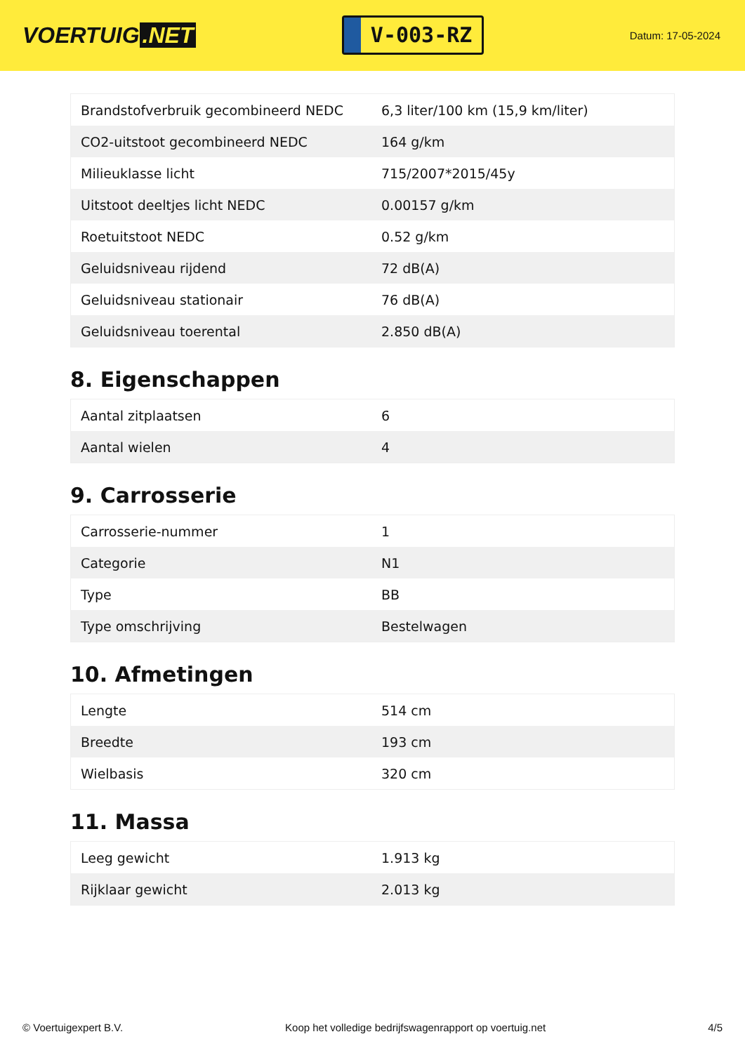VOERTUIG.NET
V-003-RZ
Datum: 17-05-2024
| Brandstofverbruik gecombineerd NEDC | 6,3 liter/100 km (15,9 km/liter) |
| CO2-uitstoot gecombineerd NEDC | 164 g/km |
| Milieuklasse licht | 715/2007*2015/45y |
| Uitstoot deeltjes licht NEDC | 0.00157 g/km |
| Roetuitstoot NEDC | 0.52 g/km |
| Geluidsniveau rijdend | 72 dB(A) |
| Geluidsniveau stationair | 76 dB(A) |
| Geluidsniveau toerental | 2.850 dB(A) |
8. Eigenschappen
| Aantal zitplaatsen | 6 |
| Aantal wielen | 4 |
9. Carrosserie
| Carrosserie-nummer | 1 |
| Categorie | N1 |
| Type | BB |
| Type omschrijving | Bestelwagen |
10. Afmetingen
| Lengte | 514 cm |
| Breedte | 193 cm |
| Wielbasis | 320 cm |
11. Massa
| Leeg gewicht | 1.913 kg |
| Rijklaar gewicht | 2.013 kg |
© Voertuigexpert B.V. Koop het volledige bedrijfswagenrapport op voertuig.net 4/5